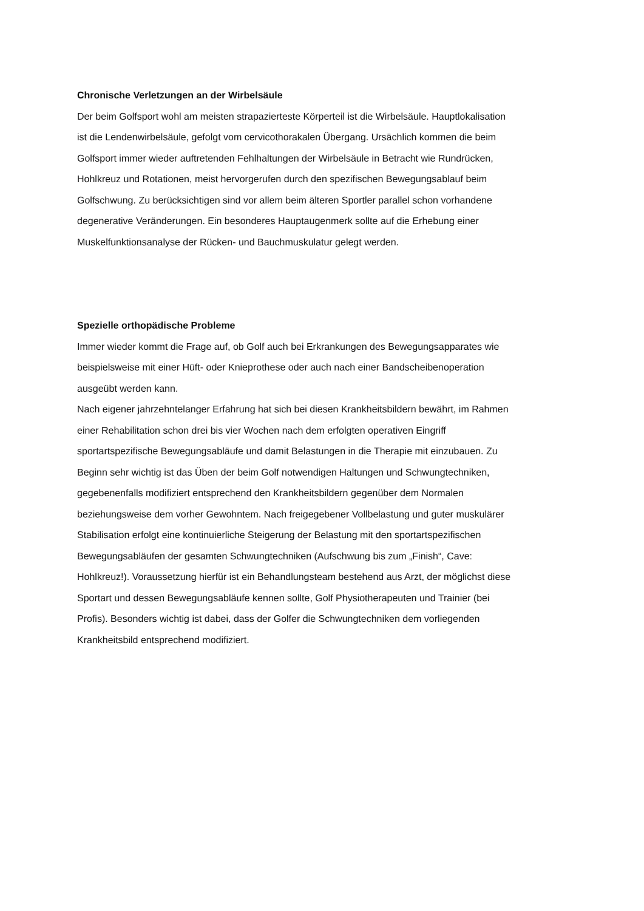Chronische Verletzungen an der Wirbelsäule
Der beim Golfsport wohl am meisten strapazierteste Körperteil ist die Wirbelsäule. Hauptlokalisation
ist die Lendenwirbelsäule, gefolgt vom cervicothorakalen Übergang. Ursächlich kommen die beim
Golfsport immer wieder auftretenden Fehlhaltungen der Wirbelsäule in Betracht wie Rundrücken,
Hohlkreuz und Rotationen, meist hervorgerufen durch den spezifischen Bewegungsablauf beim
Golfschwung. Zu berücksichtigen sind vor allem beim älteren Sportler parallel schon vorhandene
degenerative Veränderungen. Ein besonderes Hauptaugenmerk sollte auf die Erhebung einer
Muskelfunktionsanalyse der Rücken- und Bauchmuskulatur gelegt werden.
Spezielle orthopädische Probleme
Immer wieder kommt die Frage auf, ob Golf auch bei Erkrankungen des Bewegungsapparates wie
beispielsweise mit einer Hüft- oder Knieprothese oder auch nach einer Bandscheibenoperation
ausgeübt werden kann.
Nach eigener jahrzehntelanger Erfahrung hat sich bei diesen Krankheitsbildern bewährt, im Rahmen
einer Rehabilitation schon drei bis vier Wochen nach dem erfolgten operativen Eingriff
sportartspezifische Bewegungsabläufe und damit Belastungen in die Therapie mit einzubauen. Zu
Beginn sehr wichtig ist das Üben der beim Golf notwendigen Haltungen und Schwungtechniken,
gegebenenfalls modifiziert entsprechend den Krankheitsbildern gegenüber dem Normalen
beziehungsweise dem vorher Gewohntem. Nach freigegebener Vollbelastung und guter muskulärer
Stabilisation erfolgt eine kontinuierliche Steigerung der Belastung mit den sportartspezifischen
Bewegungsabläufen der gesamten Schwungtechniken (Aufschwung bis zum „Finish“, Cave:
Hohlkreuz!). Voraussetzung hierfür ist ein Behandlungsteam bestehend aus Arzt, der möglichst diese
Sportart und dessen Bewegungsabläufe kennen sollte, Golf Physiotherapeuten und Trainier (bei
Profis). Besonders wichtig ist dabei, dass der Golfer die Schwungtechniken dem vorliegenden
Krankheitsbild entsprechend modifiziert.